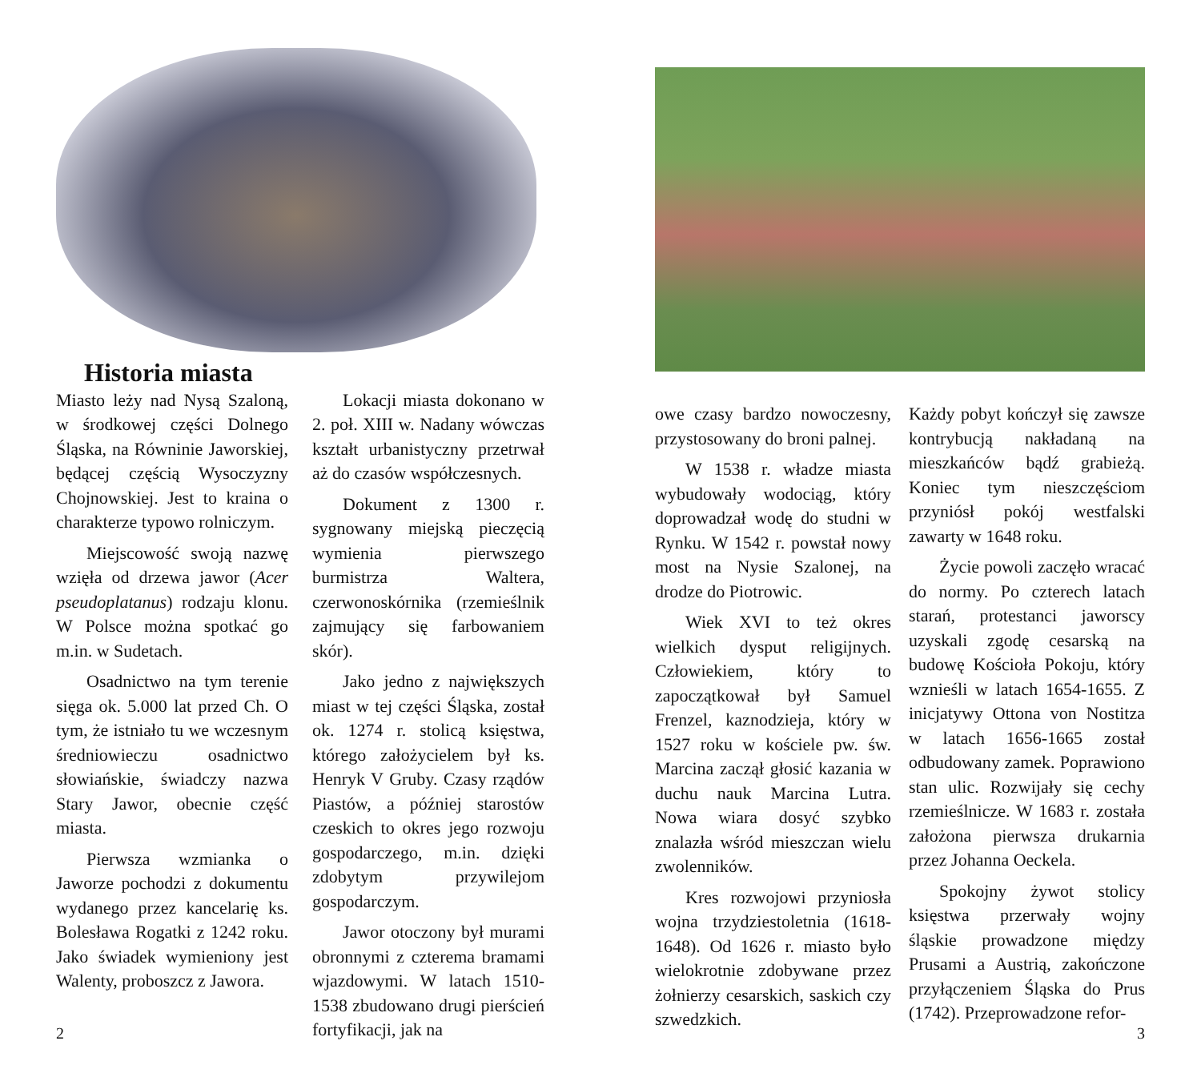Historia miasta
Miasto leży nad Nysą Szaloną, w środkowej części Dolnego Śląska, na Równinie Jaworskiej, będącej częścią Wysoczyzny Chojnowskiej. Jest to kraina o charakterze typowo rolniczym.
Miejscowość swoją nazwę wzięła od drzewa jawor (Acer pseudoplatanus) rodzaju klonu. W Polsce można spotkać go m.in. w Sudetach.
Osadnictwo na tym terenie sięga ok. 5.000 lat przed Ch. O tym, że istniało tu we wczesnym średniowieczu osadnictwo słowiańskie, świadczy nazwa Stary Jawor, obecnie część miasta.
Pierwsza wzmianka o Jaworze pochodzi z dokumentu wydanego przez kancelarię ks. Bolesława Rogatki z 1242 roku. Jako świadek wymieniony jest Walenty, proboszcz z Jawora.
Lokacji miasta dokonano w 2. poł. XIII w. Nadany wówczas kształt urbanistyczny przetrwał aż do czasów współczesnych.
Dokument z 1300 r. sygnowany miejską pieczęcią wymienia pierwszego burmistrza Waltera, czerwonoskórnika (rzemieślnik zajmujący się farbowaniem skór).
Jako jedno z największych miast w tej części Śląska, został ok. 1274 r. stolicą księstwa, którego założycielem był ks. Henryk V Gruby. Czasy rządów Piastów, a później starostów czeskich to okres jego rozwoju gospodarczego, m.in. dzięki zdobytym przywilejom gospodarczym.
Jawor otoczony był murami obronnymi z czterema bramami wjazdowymi. W latach 1510-1538 zbudowano drugi pierścień fortyfikacji, jak na
2
owe czasy bardzo nowoczesny, przystosowany do broni palnej.
W 1538 r. władze miasta wybudowały wodociąg, który doprowadzał wodę do studni w Rynku. W 1542 r. powstał nowy most na Nysie Szalonej, na drodze do Piotrowic.
Wiek XVI to też okres wielkich dysput religijnych. Człowiekiem, który to zapoczątkował był Samuel Frenzel, kaznodzieja, który w 1527 roku w kościele pw. św. Marcina zaczął głosić kazania w duchu nauk Marcina Lutra. Nowa wiara dosyć szybko znalazła wśród mieszczan wielu zwolenników.
Kres rozwojowi przyniosła wojna trzydziestoletnia (1618-1648). Od 1626 r. miasto było wielokrotnie zdobywane przez żołnierzy cesarskich, saskich czy szwedzkich.
Każdy pobyt kończył się zawsze kontrybucją nakładaną na mieszkańców bądź grabieżą. Koniec tym nieszczęściom przyniósł pokój westfalski zawarty w 1648 roku.
Życie powoli zaczęło wracać do normy. Po czterech latach starań, protestanci jaworscy uzyskali zgodę cesarską na budowę Kościoła Pokoju, który wznieśli w latach 1654-1655. Z inicjatywy Ottona von Nostitza w latach 1656-1665 został odbudowany zamek. Poprawiono stan ulic. Rozwijały się cechy rzemieślnicze. W 1683 r. została założona pierwsza drukarnia przez Johanna Oeckela.
Spokojny żywot stolicy księstwa przerwały wojny śląskie prowadzone między Prusami a Austrią, zakończone przyłączeniem Śląska do Prus (1742). Przeprowadzone refor-
3